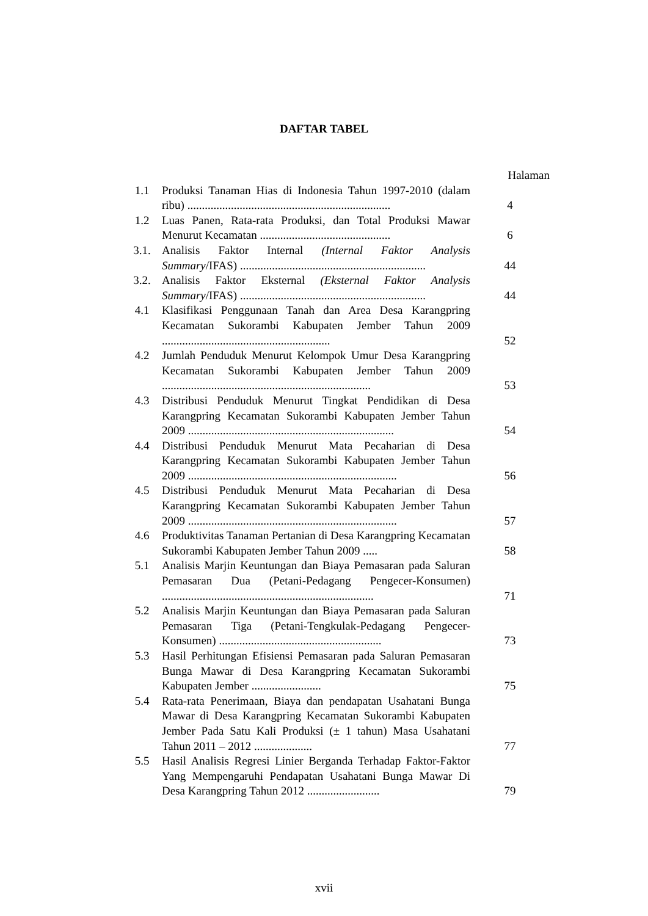DAFTAR TABEL
| | | Halaman |
| 1.1 | Produksi Tanaman Hias di Indonesia Tahun 1997-2010 (dalam ribu) ...................................................................... | 4 |
| 1.2 | Luas Panen, Rata-rata Produksi, dan Total Produksi Mawar Menurut Kecamatan ............................................. | 6 |
| 3.1. | Analisis Faktor Internal (Internal Faktor Analysis Summary /IFAS) ................................................................ | 44 |
| 3.2. | Analisis Faktor Eksternal (Eksternal Faktor Analysis Summary /IFAS) ................................................................ | 44 |
| 4.1 | Klasifikasi Penggunaan Tanah dan Area Desa Karangpring Kecamatan Sukorambi Kabupaten Jember Tahun 2009 .......................................................... | 52 |
| 4.2 | Jumlah Penduduk Menurut Kelompok Umur Desa Karangpring Kecamatan Sukorambi Kabupaten Jember Tahun 2009 ........................................................................ | 53 |
| 4.3 | Distribusi Penduduk Menurut Tingkat Pendidikan di Desa Karangpring Kecamatan Sukorambi Kabupaten Jember Tahun 2009 ....................................................................... | 54 |
| 4.4 | Distribusi Penduduk Menurut Mata Pecaharian di Desa Karangpring Kecamatan Sukorambi Kabupaten Jember Tahun 2009 ........................................................................ | 56 |
| 4.5 | Distribusi Penduduk Menurut Mata Pecaharian di Desa Karangpring Kecamatan Sukorambi Kabupaten Jember Tahun 2009 ........................................................................ | 57 |
| 4.6 | Produktivitas Tanaman Pertanian di Desa Karangpring Kecamatan Sukorambi Kabupaten Jember Tahun 2009 ..... | 58 |
| 5.1 | Analisis Marjin Keuntungan dan Biaya Pemasaran pada Saluran Pemasaran Dua (Petani-Pedagang Pengecer-Konsumen) ......................................................................... | 71 |
| 5.2 | Analisis Marjin Keuntungan dan Biaya Pemasaran pada Saluran Pemasaran Tiga (Petani-Tengkulak-Pedagang Pengecer-Konsumen) ........................................................ | 73 |
| 5.3 | Hasil Perhitungan Efisiensi Pemasaran pada Saluran Pemasaran Bunga Mawar di Desa Karangpring Kecamatan Sukorambi Kabupaten Jember ........................ | 75 |
| 5.4 | Rata-rata Penerimaan, Biaya dan pendapatan Usahatani Bunga Mawar di Desa Karangpring Kecamatan Sukorambi Kabupaten Jember Pada Satu Kali Produksi (± 1 tahun) Masa Usahatani Tahun 2011 – 2012 .................... | 77 |
| 5.5 | Hasil Analisis Regresi Linier Berganda Terhadap Faktor-Faktor Yang Mempengaruhi Pendapatan Usahatani Bunga Mawar Di Desa Karangpring Tahun 2012 ......................... | 79 |
xvii